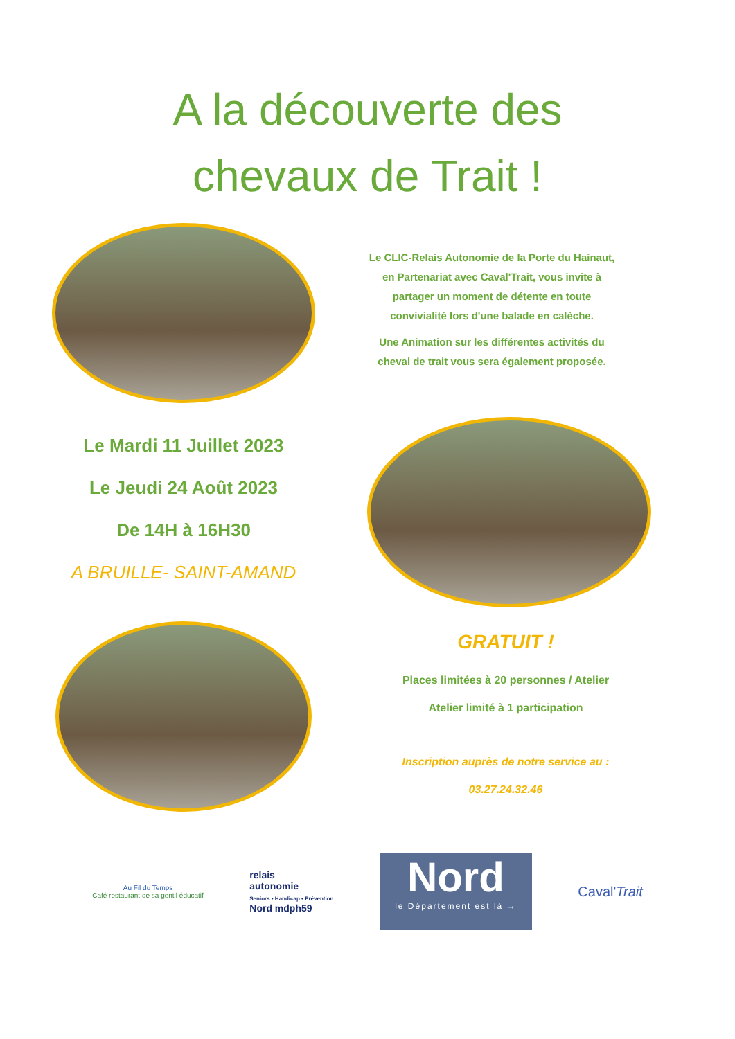A la découverte des
chevaux de Trait !
Le CLIC-Relais Autonomie de la Porte du Hainaut, en Partenariat avec Caval'Trait, vous invite à partager un moment de détente en toute convivialité lors d'une balade en calèche.
Une Animation sur les différentes activités du cheval de trait vous sera également proposée.
Le Mardi 11 Juillet 2023
Le Jeudi 24 Août 2023
De 14H à 16H30
A BRUILLE- SAINT-AMAND
GRATUIT !
Places limitées à 20 personnes / Atelier
Atelier limité à 1 participation
Inscription auprès de notre service au :
03.27.24.32.46
Au Fil du Temps
Café restaurant de sa gentil éducatif
relais
autonomie
Seniors • Handicap • Prévention
Nord mdph59
Nord
le Département est là →
Caval'Trait